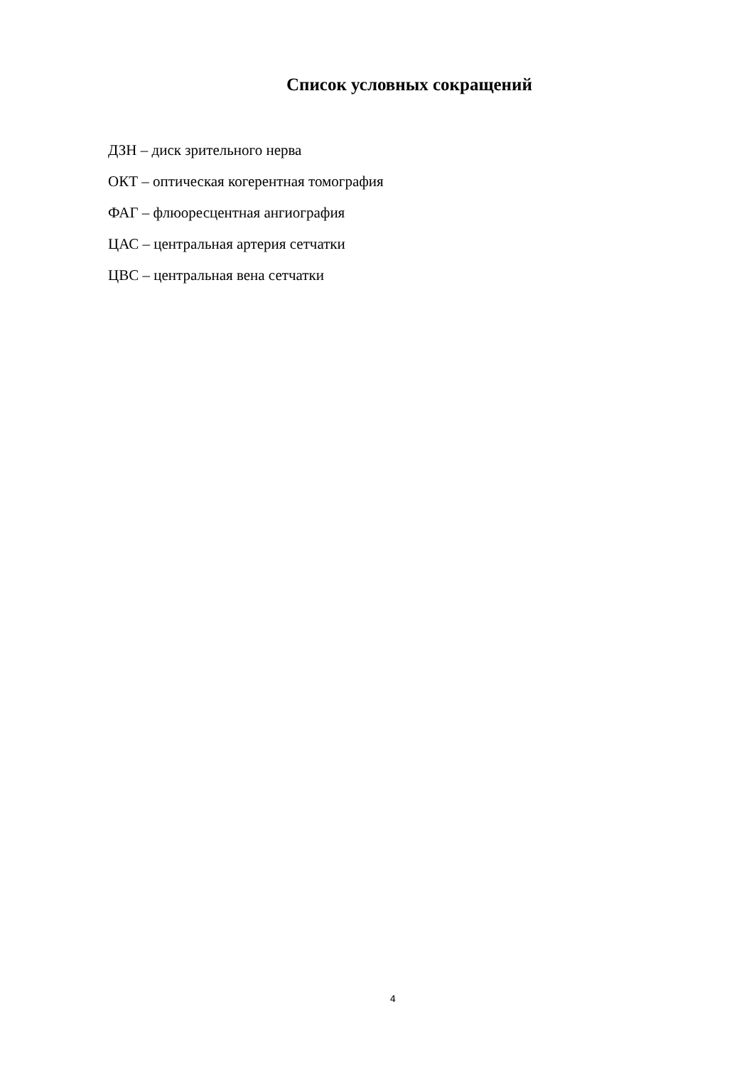Список условных сокращений
ДЗН – диск зрительного нерва
ОКТ – оптическая когерентная томография
ФАГ – флюоресцентная ангиография
ЦАС – центральная артерия сетчатки
ЦВС – центральная вена сетчатки
4